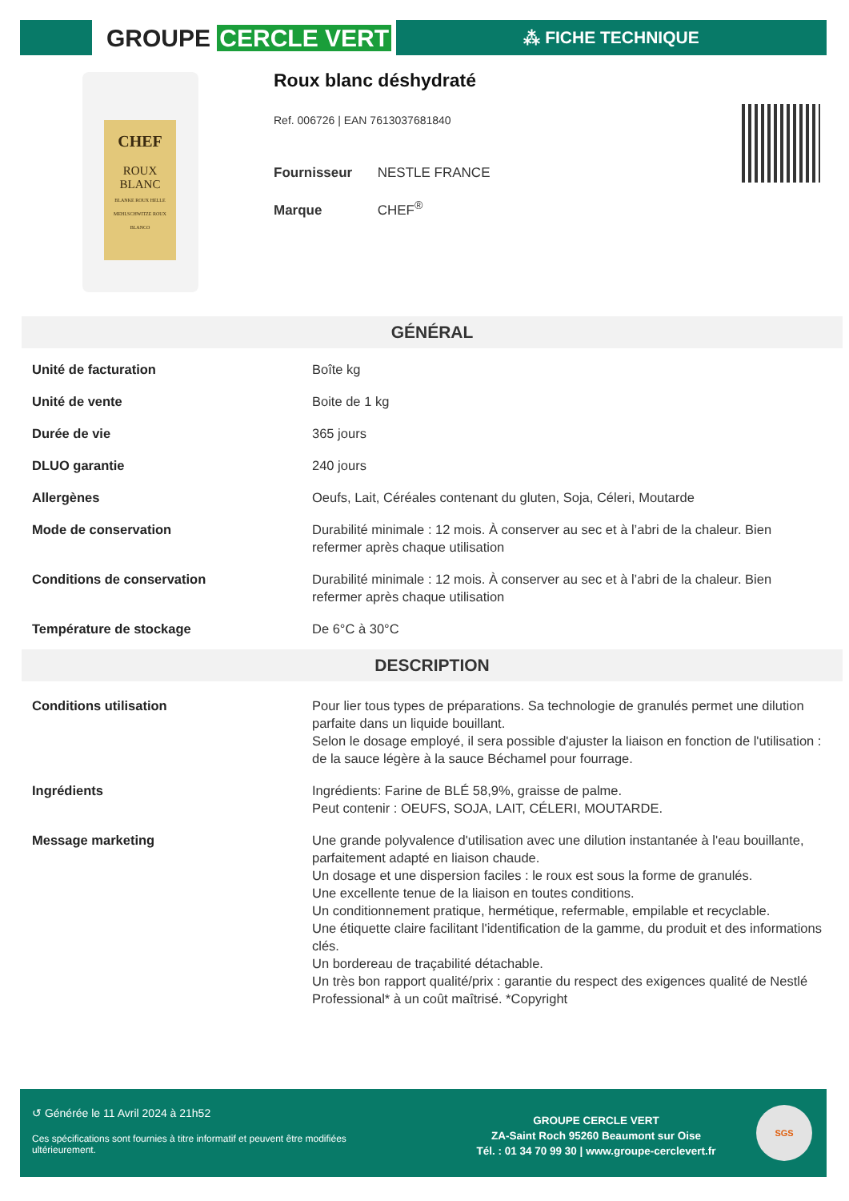GROUPE CERCLE VERT ⁂ FICHE TECHNIQUE
CHEF
ROUX
BLANC
BLANKE ROUX HELLE MEHLSCHWITZE ROUX BLANCO
Roux blanc déshydraté
Ref. 006726 | EAN 7613037681840
Fournisseur NESTLE FRANCE
Marque CHEF<sup>®</sup>
GÉNÉRAL
| Unité de facturation | Boîte kg |
| Unité de vente | Boite de 1 kg |
| Durée de vie | 365 jours |
| DLUO garantie | 240 jours |
| Allergènes | Oeufs, Lait, Céréales contenant du gluten, Soja, Céleri, Moutarde |
| Mode de conservation | Durabilité minimale : 12 mois. À conserver au sec et à l’abri de la chaleur. Bien refermer après chaque utilisation |
| Conditions de conservation | Durabilité minimale : 12 mois. À conserver au sec et à l’abri de la chaleur. Bien refermer après chaque utilisation |
| Température de stockage | De 6°C à 30°C |
DESCRIPTION
| Conditions utilisation | Pour lier tous types de préparations. Sa technologie de granulés permet une dilution parfaite dans un liquide bouillant. Selon le dosage employé, il sera possible d'ajuster la liaison en fonction de l'utilisation : de la sauce légère à la sauce Béchamel pour fourrage. |
| Ingrédients | Ingrédients: Farine de BLÉ 58,9%, graisse de palme. Peut contenir : OEUFS, SOJA, LAIT, CÉLERI, MOUTARDE. |
| Message marketing | Une grande polyvalence d'utilisation avec une dilution instantanée à l'eau bouillante, parfaitement adapté en liaison chaude. Un dosage et une dispersion faciles : le roux est sous la forme de granulés. Une excellente tenue de la liaison en toutes conditions. Un conditionnement pratique, hermétique, refermable, empilable et recyclable. Une étiquette claire facilitant l'identification de la gamme, du produit et des informations clés. Un bordereau de traçabilité détachable. Un très bon rapport qualité/prix : garantie du respect des exigences qualité de Nestlé Professional* à un coût maîtrisé. *Copyright |
↺ Générée le 11 Avril 2024 à 21h52
Ces spécifications sont fournies à titre informatif et peuvent être modifiées ultérieurement.
GROUPE CERCLE VERT
ZA-Saint Roch 95260 Beaumont sur Oise
Tél. : 01 34 70 99 30 | www.groupe-cerclevert.fr
SGS